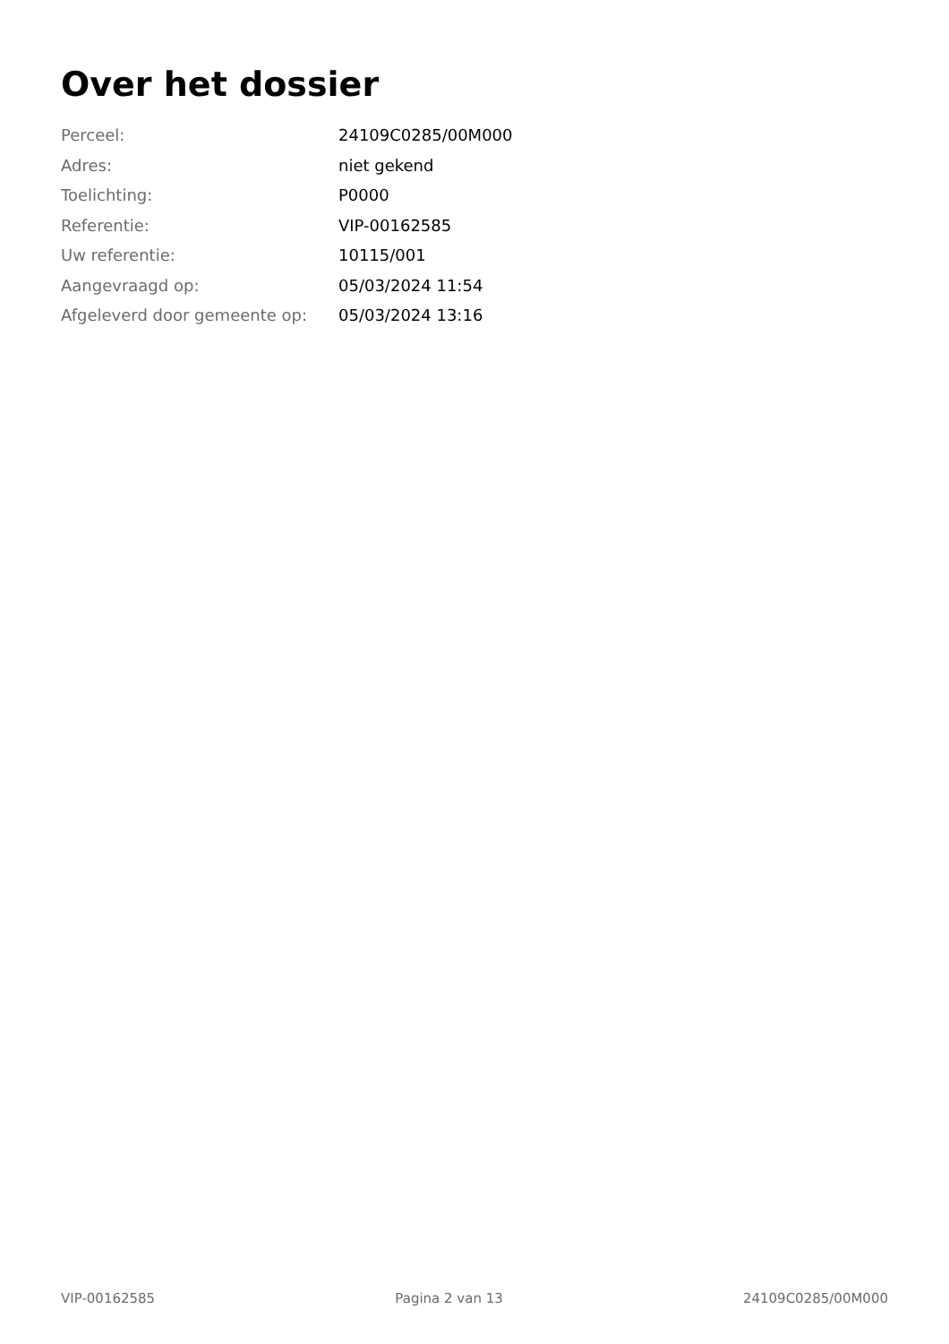Over het dossier
| Perceel: | 24109C0285/00M000 |
| Adres: | niet gekend |
| Toelichting: | P0000 |
| Referentie: | VIP-00162585 |
| Uw referentie: | 10115/001 |
| Aangevraagd op: | 05/03/2024 11:54 |
| Afgeleverd door gemeente op: | 05/03/2024 13:16 |
VIP-00162585 Pagina 2 van 13 24109C0285/00M000